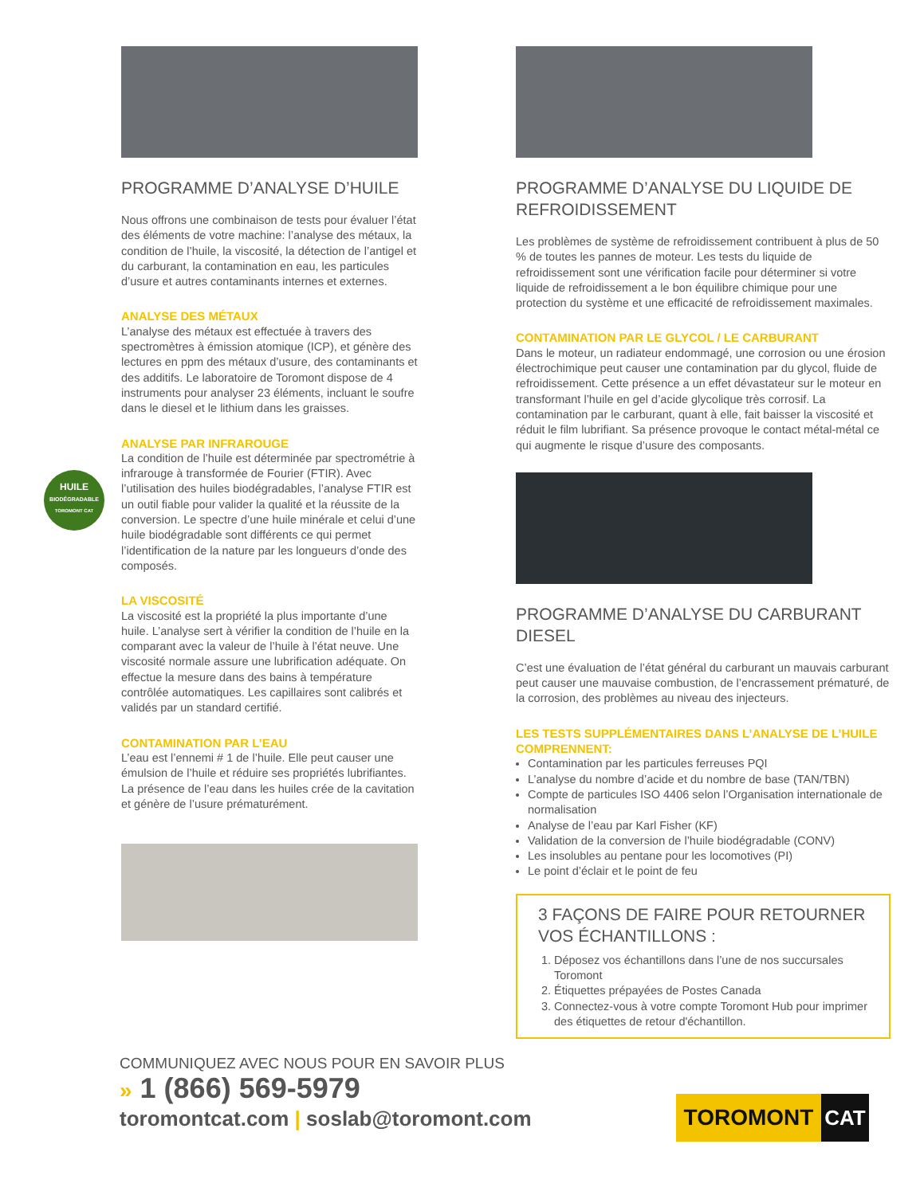PROGRAMME D’ANALYSE D’HUILE
Nous offrons une combinaison de tests pour évaluer l’état des éléments de votre machine: l’analyse des métaux, la condition de l’huile, la viscosité, la détection de l’antigel et du carburant, la contamination en eau, les particules d’usure et autres contaminants internes et externes.
ANALYSE DES MÉTAUX
L’analyse des métaux est effectuée à travers des spectromètres à émission atomique (ICP), et génère des lectures en ppm des métaux d’usure, des contaminants et des additifs. Le laboratoire de Toromont dispose de 4 instruments pour analyser 23 éléments, incluant le soufre dans le diesel et le lithium dans les graisses.
ANALYSE PAR INFRAROUGE
La condition de l’huile est déterminée par spectrométrie à infrarouge à transformée de Fourier (FTIR). Avec l’utilisation des huiles biodégradables, l’analyse FTIR est un outil fiable pour valider la qualité et la réussite de la conversion. Le spectre d’une huile minérale et celui d’une huile biodégradable sont différents ce qui permet l’identification de la nature par les longueurs d’onde des composés.
LA VISCOSITÉ
La viscosité est la propriété la plus importante d’une huile. L’analyse sert à vérifier la condition de l’huile en la comparant avec la valeur de l’huile à l’état neuve. Une viscosité normale assure une lubrification adéquate. On effectue la mesure dans des bains à température contrôlée automatiques. Les capillaires sont calibrés et validés par un standard certifié.
CONTAMINATION PAR L’EAU
L’eau est l’ennemi # 1 de l’huile. Elle peut causer une émulsion de l’huile et réduire ses propriétés lubrifiantes. La présence de l’eau dans les huiles crée de la cavitation et génère de l’usure prématurément.
PROGRAMME D’ANALYSE DU LIQUIDE DE REFROIDISSEMENT
Les problèmes de système de refroidissement contribuent à plus de 50 % de toutes les pannes de moteur. Les tests du liquide de refroidissement sont une vérification facile pour déterminer si votre liquide de refroidissement a le bon équilibre chimique pour une protection du système et une efficacité de refroidissement maximales.
CONTAMINATION PAR LE GLYCOL / LE CARBURANT
Dans le moteur, un radiateur endommagé, une corrosion ou une érosion électrochimique peut causer une contamination par du glycol, fluide de refroidissement. Cette présence a un effet dévastateur sur le moteur en transformant l’huile en gel d’acide glycolique très corrosif. La contamination par le carburant, quant à elle, fait baisser la viscosité et réduit le film lubrifiant. Sa présence provoque le contact métal-métal ce qui augmente le risque d’usure des composants.
PROGRAMME D’ANALYSE DU CARBURANT DIESEL
C’est une évaluation de l’état général du carburant un mauvais carburant peut causer une mauvaise combustion, de l’encrassement prématuré, de la corrosion, des problèmes au niveau des injecteurs.
LES TESTS SUPPLÉMENTAIRES DANS L’ANALYSE DE L’HUILE COMPRENNENT:
Contamination par les particules ferreuses PQI
L’analyse du nombre d’acide et du nombre de base (TAN/TBN)
Compte de particules ISO 4406 selon l’Organisation internationale de normalisation
Analyse de l’eau par Karl Fisher (KF)
Validation de la conversion de l’huile biodégradable (CONV)
Les insolubles au pentane pour les locomotives (PI)
Le point d’éclair et le point de feu
3 FAÇONS DE FAIRE POUR RETOURNER VOS ÉCHANTILLONS :
1. Déposez vos échantillons dans l’une de nos succursales Toromont
2. Étiquettes prépayées de Postes Canada
3. Connectez-vous à votre compte Toromont Hub pour imprimer des étiquettes de retour d'échantillon.
HUILE
BIODÉGRADABLE
TOROMONT CAT
COMMUNIQUEZ AVEC NOUS POUR EN SAVOIR PLUS
» 1 (866) 569-5979
toromontcat.com | soslab@toromont.com
TOROMONT CAT